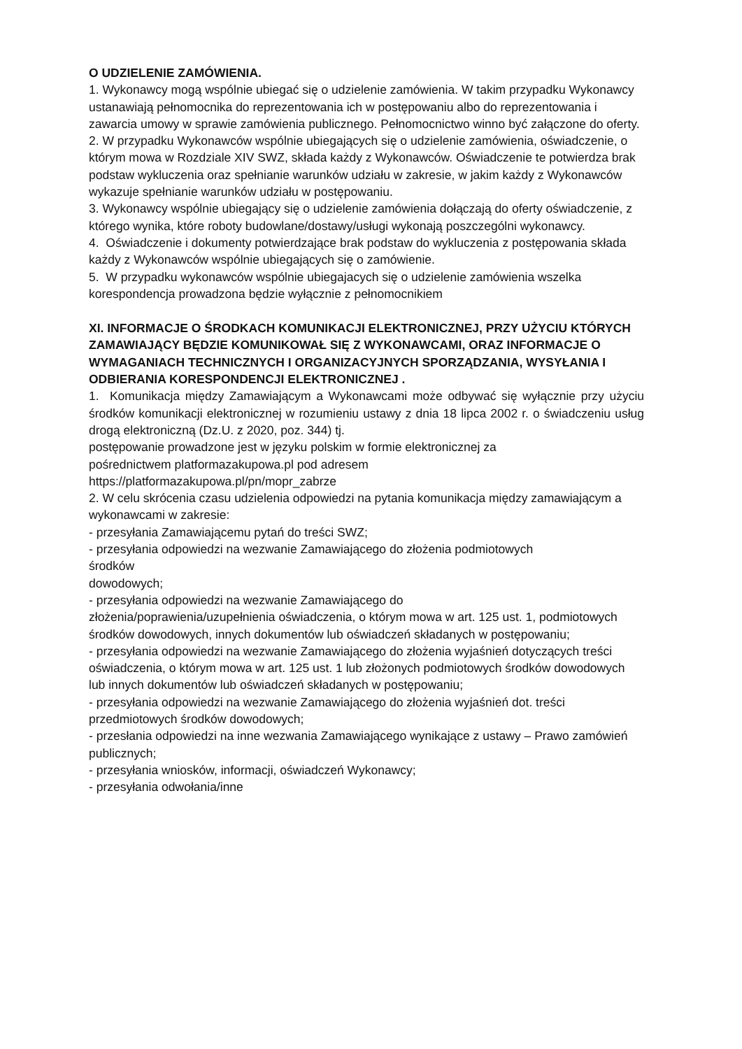O UDZIELENIE ZAMÓWIENIA.
1. Wykonawcy mogą wspólnie ubiegać się o udzielenie zamówienia. W takim przypadku Wykonawcy ustanawiają pełnomocnika do reprezentowania ich w postępowaniu albo do reprezentowania i zawarcia umowy w sprawie zamówienia publicznego. Pełnomocnictwo winno być załączone do oferty.
2. W przypadku Wykonawców wspólnie ubiegających się o udzielenie zamówienia, oświadczenie, o którym mowa w Rozdziale XIV SWZ, składa każdy z Wykonawców. Oświadczenie te potwierdza brak podstaw wykluczenia oraz spełnianie warunków udziału w zakresie, w jakim każdy z Wykonawców wykazuje spełnianie warunków udziału w postępowaniu.
3. Wykonawcy wspólnie ubiegający się o udzielenie zamówienia dołączają do oferty oświadczenie, z którego wynika, które roboty budowlane/dostawy/usługi wykonają poszczególni wykonawcy.
4. Oświadczenie i dokumenty potwierdzające brak podstaw do wykluczenia z postępowania składa każdy z Wykonawców wspólnie ubiegających się o zamówienie.
5. W przypadku wykonawców wspólnie ubiegajacych się o udzielenie zamówienia wszelka korespondencja prowadzona będzie wyłącznie z pełnomocnikiem
XI. INFORMACJE O ŚRODKACH KOMUNIKACJI ELEKTRONICZNEJ, PRZY UŻYCIU KTÓRYCH ZAMAWIAJĄCY BĘDZIE KOMUNIKOWAŁ SIĘ Z WYKONAWCAMI, ORAZ INFORMACJE O WYMAGANIACH TECHNICZNYCH I ORGANIZACYJNYCH SPORZĄDZANIA, WYSYŁANIA I ODBIERANIA KORESPONDENCJI ELEKTRONICZNEJ .
1. Komunikacja między Zamawiającym a Wykonawcami może odbywać się wyłącznie przy użyciu środków komunikacji elektronicznej w rozumieniu ustawy z dnia 18 lipca 2002 r. o świadczeniu usług drogą elektroniczną (Dz.U. z 2020, poz. 344) tj.
postępowanie prowadzone jest w języku polskim w formie elektronicznej za
pośrednictwem platformazakupowa.pl pod adresem
https://platformazakupowa.pl/pn/mopr_zabrze
2. W celu skrócenia czasu udzielenia odpowiedzi na pytania komunikacja między zamawiającym a wykonawcami w zakresie:
- przesyłania Zamawiającemu pytań do treści SWZ;
- przesyłania odpowiedzi na wezwanie Zamawiającego do złożenia podmiotowych
środków
dowodowych;
- przesyłania odpowiedzi na wezwanie Zamawiającego do
złożenia/poprawienia/uzupełnienia oświadczenia, o którym mowa w art. 125 ust. 1, podmiotowych środków dowodowych, innych dokumentów lub oświadczeń składanych w postępowaniu;
- przesyłania odpowiedzi na wezwanie Zamawiającego do złożenia wyjaśnień dotyczących treści oświadczenia, o którym mowa w art. 125 ust. 1 lub złożonych podmiotowych środków dowodowych lub innych dokumentów lub oświadczeń składanych w postępowaniu;
- przesyłania odpowiedzi na wezwanie Zamawiającego do złożenia wyjaśnień dot. treści przedmiotowych środków dowodowych;
- przesłania odpowiedzi na inne wezwania Zamawiającego wynikające z ustawy – Prawo zamówień publicznych;
- przesyłania wniosków, informacji, oświadczeń Wykonawcy;
- przesyłania odwołania/inne